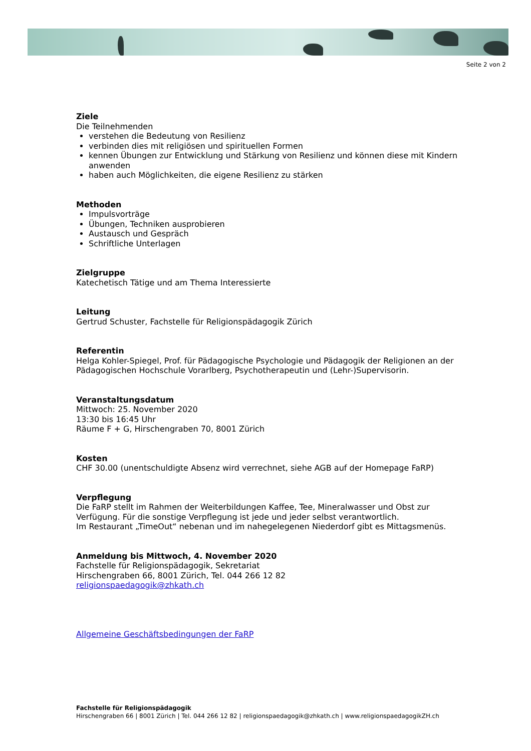Seite 2 von 2
Ziele
Die Teilnehmenden
verstehen die Bedeutung von Resilienz
verbinden dies mit religiösen und spirituellen Formen
kennen Übungen zur Entwicklung und Stärkung von Resilienz und können diese mit Kindern anwenden
haben auch Möglichkeiten, die eigene Resilienz zu stärken
Methoden
Impulsvorträge
Übungen, Techniken ausprobieren
Austausch und Gespräch
Schriftliche Unterlagen
Zielgruppe
Katechetisch Tätige und am Thema Interessierte
Leitung
Gertrud Schuster, Fachstelle für Religionspädagogik Zürich
Referentin
Helga Kohler-Spiegel, Prof. für Pädagogische Psychologie und Pädagogik der Religionen an der Pädagogischen Hochschule Vorarlberg, Psychotherapeutin und (Lehr-)Supervisorin.
Veranstaltungsdatum
Mittwoch: 25. November 2020
13:30 bis 16:45 Uhr
Räume F + G, Hirschengraben 70, 8001 Zürich
Kosten
CHF 30.00 (unentschuldigte Absenz wird verrechnet, siehe AGB auf der Homepage FaRP)
Verpflegung
Die FaRP stellt im Rahmen der Weiterbildungen Kaffee, Tee, Mineralwasser und Obst zur Verfügung. Für die sonstige Verpflegung ist jede und jeder selbst verantwortlich.
Im Restaurant „TimeOut“ nebenan und im nahegelegenen Niederdorf gibt es Mittagsmenüs.
Anmeldung bis Mittwoch, 4. November 2020
Fachstelle für Religionspädagogik, Sekretariat
Hirschengraben 66, 8001 Zürich, Tel. 044 266 12 82
religionspaedagogik@zhkath.ch
Allgemeine Geschäftsbedingungen der FaRP
Fachstelle für Religionspädagogik
Hirschengraben 66 | 8001 Zürich | Tel. 044 266 12 82 | religionspaedagogik@zhkath.ch | www.religionspaedagogikZH.ch